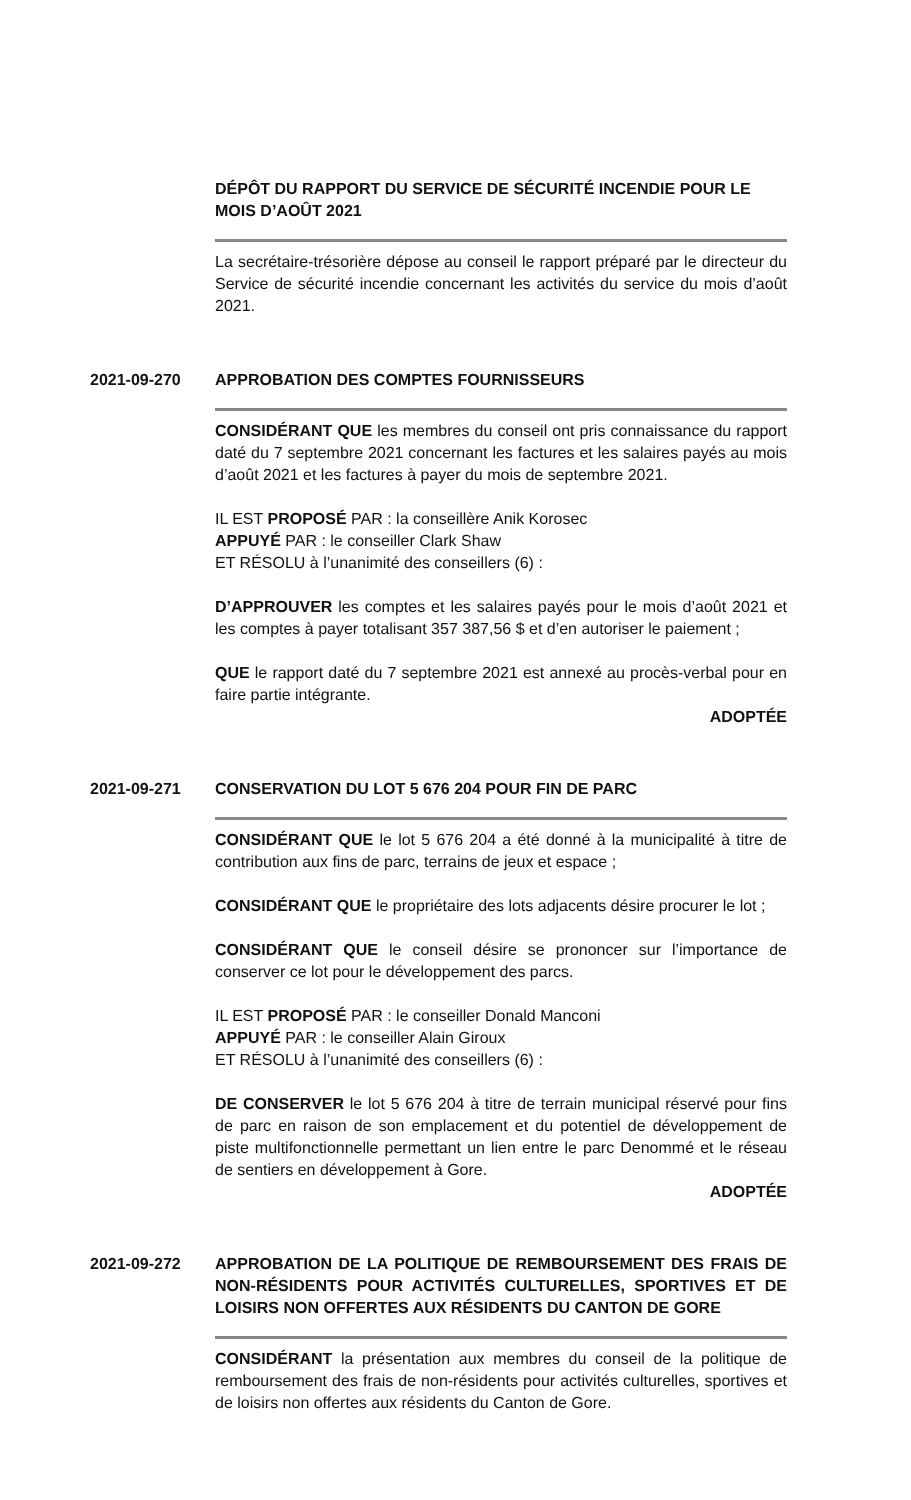DÉPÔT DU RAPPORT DU SERVICE DE SÉCURITÉ INCENDIE POUR LE MOIS D’AOÛT 2021
La secrétaire-trésorière dépose au conseil le rapport préparé par le directeur du Service de sécurité incendie concernant les activités du service du mois d’août 2021.
2021-09-270
APPROBATION DES COMPTES FOURNISSEURS
CONSIDÉRANT QUE les membres du conseil ont pris connaissance du rapport daté du 7 septembre 2021 concernant les factures et les salaires payés au mois d’août 2021 et les factures à payer du mois de septembre 2021.
IL EST PROPOSÉ PAR : la conseillère Anik Korosec
APPUYÉ PAR : le conseiller Clark Shaw
ET RÉSOLU à l’unanimité des conseillers (6) :
D’APPROUVER les comptes et les salaires payés pour le mois d’août 2021 et les comptes à payer totalisant 357 387,56 $ et d’en autoriser le paiement ;
QUE le rapport daté du 7 septembre 2021 est annexé au procès-verbal pour en faire partie intégrante.
ADOPTÉE
2021-09-271
CONSERVATION DU LOT 5 676 204 POUR FIN DE PARC
CONSIDÉRANT QUE le lot 5 676 204 a été donné à la municipalité à titre de contribution aux fins de parc, terrains de jeux et espace ;
CONSIDÉRANT QUE le propriétaire des lots adjacents désire procurer le lot ;
CONSIDÉRANT QUE le conseil désire se prononcer sur l’importance de conserver ce lot pour le développement des parcs.
IL EST PROPOSÉ PAR : le conseiller Donald Manconi
APPUYÉ PAR : le conseiller Alain Giroux
ET RÉSOLU à l’unanimité des conseillers (6) :
DE CONSERVER le lot 5 676 204 à titre de terrain municipal réservé pour fins de parc en raison de son emplacement et du potentiel de développement de piste multifonctionnelle permettant un lien entre le parc Denommé et le réseau de sentiers en développement à Gore.
ADOPTÉE
2021-09-272
APPROBATION DE LA POLITIQUE DE REMBOURSEMENT DES FRAIS DE NON-RÉSIDENTS POUR ACTIVITÉS CULTURELLES, SPORTIVES ET DE LOISIRS NON OFFERTES AUX RÉSIDENTS DU CANTON DE GORE
CONSIDÉRANT la présentation aux membres du conseil de la politique de remboursement des frais de non-résidents pour activités culturelles, sportives et de loisirs non offertes aux résidents du Canton de Gore.